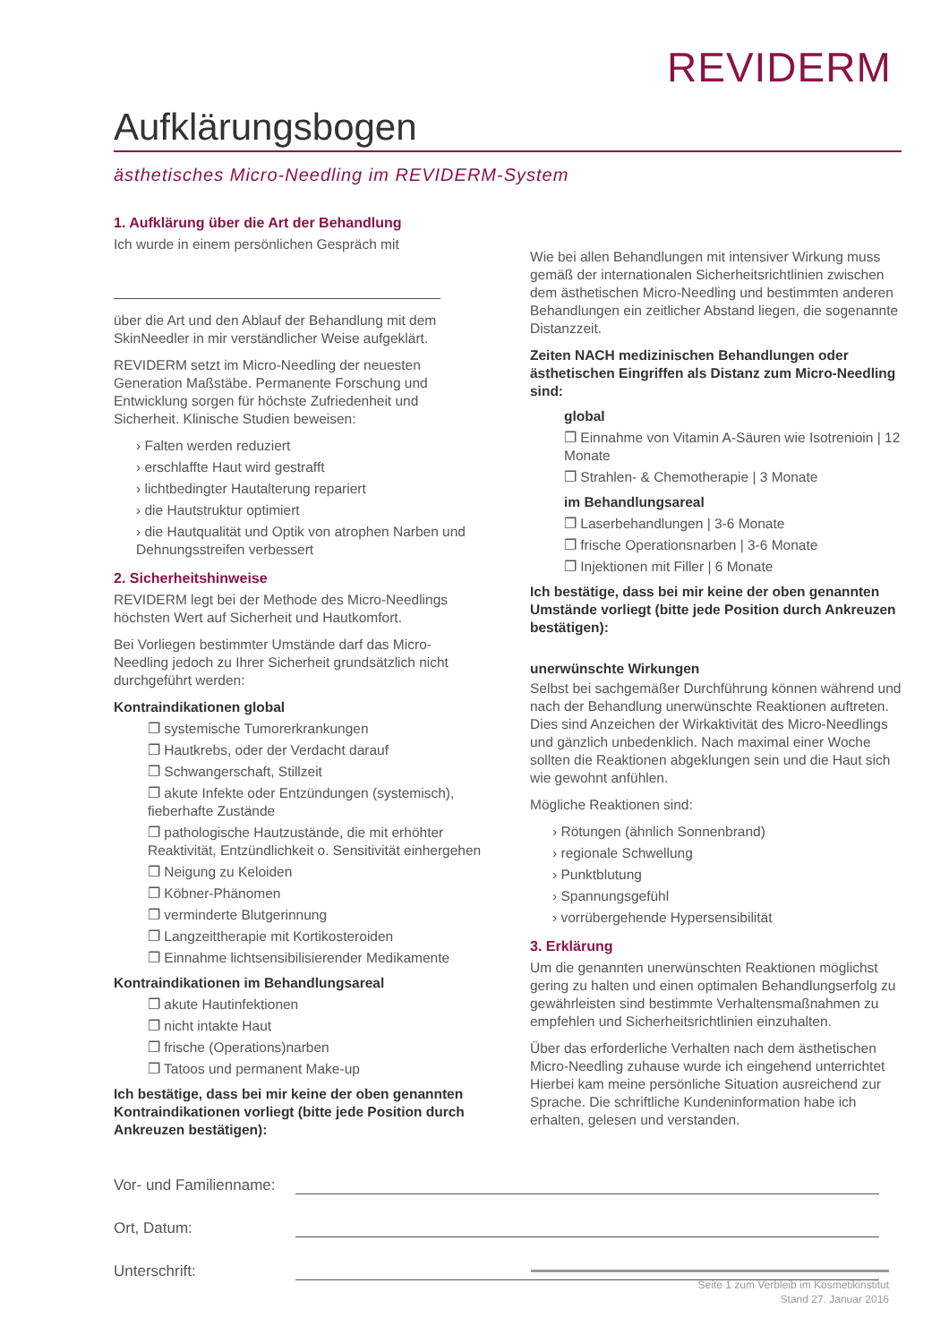REVIDERM
Aufklärungsbogen
ästhetisches Micro-Needling im REVIDERM-System
1. Aufklärung über die Art der Behandlung
Ich wurde in einem persönlichen Gespräch mit
über die Art und den Ablauf der Behandlung mit dem SkinNeedler in mir verständlicher Weise aufgeklärt.
REVIDERM setzt im Micro-Needling der neuesten Generation Maßstäbe. Permanente Forschung und Entwicklung sorgen für höchste Zufriedenheit und Sicherheit. Klinische Studien beweisen:
› Falten werden reduziert
› erschlaffte Haut wird gestrafft
› lichtbedingter Hautalterung repariert
› die Hautstruktur optimiert
› die Hautqualität und Optik von atrophen Narben und Dehnungsstreifen verbessert
2. Sicherheitshinweise
REVIDERM legt bei der Methode des Micro-Needlings höchsten Wert auf Sicherheit und Hautkomfort.
Bei Vorliegen bestimmter Umstände darf das Micro-Needling jedoch zu Ihrer Sicherheit grundsätzlich nicht durchgeführt werden:
Kontraindikationen global
❐ systemische Tumorerkrankungen
❐ Hautkrebs, oder der Verdacht darauf
❐ Schwangerschaft, Stillzeit
❐ akute Infekte oder Entzündungen (systemisch), fieberhafte Zustände
❐ pathologische Hautzustände, die mit erhöhter Reaktivität, Entzündlichkeit o. Sensitivität einhergehen
❐ Neigung zu Keloiden
❐ Köbner-Phänomen
❐ verminderte Blutgerinnung
❐ Langzeittherapie mit Kortikosteroiden
❐ Einnahme lichtsensibilisierender Medikamente
Kontraindikationen im Behandlungsareal
❐ akute Hautinfektionen
❐ nicht intakte Haut
❐ frische (Operations)narben
❐ Tatoos und permanent Make-up
Ich bestätige, dass bei mir keine der oben genannten Kontraindikationen vorliegt (bitte jede Position durch Ankreuzen bestätigen):
Wie bei allen Behandlungen mit intensiver Wirkung muss gemäß der internationalen Sicherheitsrichtlinien zwischen dem ästhetischen Micro-Needling und bestimmten anderen Behandlungen ein zeitlicher Abstand liegen, die sogenannte Distanzzeit.
Zeiten NACH medizinischen Behandlungen oder ästhetischen Eingriffen als Distanz zum Micro-Needling sind:
global
❐ Einnahme von Vitamin A-Säuren wie Isotrenioin | 12 Monate
❐ Strahlen- & Chemotherapie | 3 Monate
im Behandlungsareal
❐ Laserbehandlungen | 3-6 Monate
❐ frische Operationsnarben | 3-6 Monate
❐ Injektionen mit Filler | 6 Monate
Ich bestätige, dass bei mir keine der oben genannten Umstände vorliegt (bitte jede Position durch Ankreuzen bestätigen):
unerwünschte Wirkungen
Selbst bei sachgemäßer Durchführung können während und nach der Behandlung unerwünschte Reaktionen auftreten. Dies sind Anzeichen der Wirkaktivität des Micro-Needlings und gänzlich unbedenklich. Nach maximal einer Woche sollten die Reaktionen abgeklungen sein und die Haut sich wie gewohnt anfühlen.
Mögliche Reaktionen sind:
› Rötungen (ähnlich Sonnenbrand)
› regionale Schwellung
› Punktblutung
› Spannungsgefühl
› vorrübergehende Hypersensibilität
3. Erklärung
Um die genannten unerwünschten Reaktionen möglichst gering zu halten und einen optimalen Behandlungserfolg zu gewährleisten sind bestimmte Verhaltensmaßnahmen zu empfehlen und Sicherheitsrichtlinien einzuhalten.
Über das erforderliche Verhalten nach dem ästhetischen Micro-Needling zuhause wurde ich eingehend unterrichtet Hierbei kam meine persönliche Situation ausreichend zur Sprache. Die schriftliche Kundeninformation habe ich erhalten, gelesen und verstanden.
Vor- und Familienname:
Ort, Datum:
Unterschrift:
Seite 1 zum Verbleib im Kosmetikinstitut
Stand 27. Januar 2016